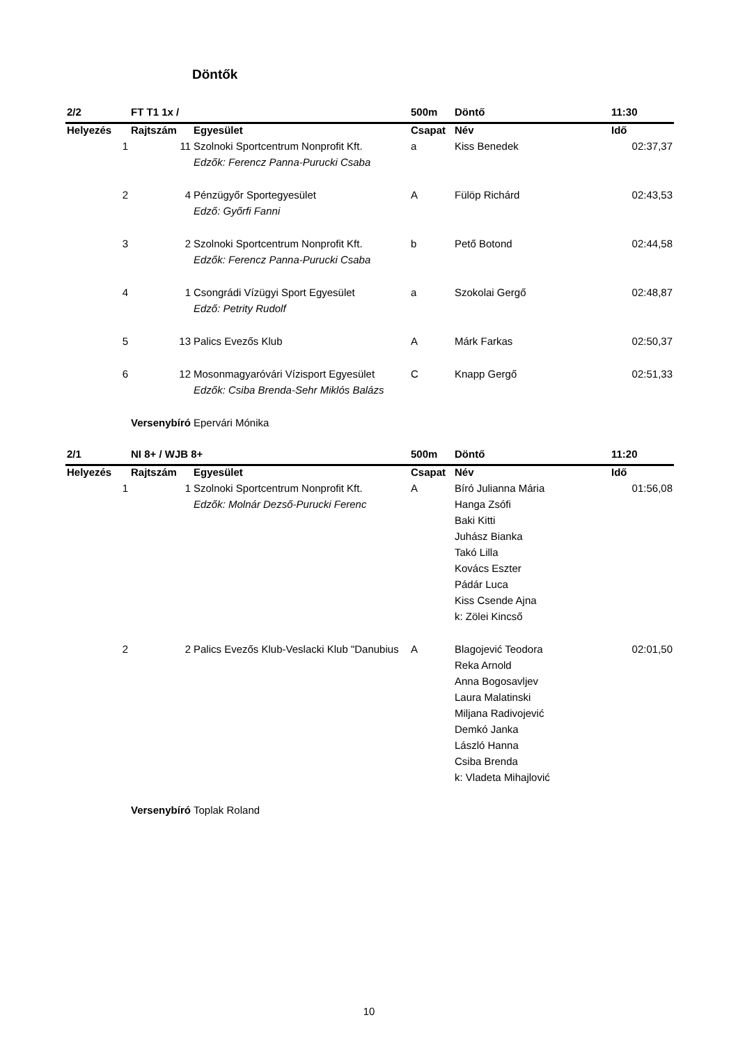Döntők
| 2/2 | FT T1 1x / | | 500m | Döntő | 11:30 |
| --- | --- | --- | --- | --- | --- |
| Helyezés | Rajtszám | Egyesület | Csapat | Név | Idő |
| 1 | 11 | Szolnoki Sportcentrum Nonprofit Kft. | a | Kiss Benedek | 02:37,37 |
| | | Edzők: Ferencz Panna-Purucki Csaba | | | |
| 2 | 4 | Pénzügyőr Sportegyesület | A | Fülöp Richárd | 02:43,53 |
| | | Edző: Győrfi Fanni | | | |
| 3 | 2 | Szolnoki Sportcentrum Nonprofit Kft. | b | Pető Botond | 02:44,58 |
| | | Edzők: Ferencz Panna-Purucki Csaba | | | |
| 4 | 1 | Csongrádi Vízügyi Sport Egyesület | a | Szokolai Gergő | 02:48,87 |
| | | Edző: Petrity Rudolf | | | |
| 5 | 13 | Palics Evezős Klub | A | Márk Farkas | 02:50,37 |
| 6 | 12 | Mosonmagyaróvári Vízisport Egyesület | C | Knapp Gergő | 02:51,33 |
| | | Edzők: Csiba Brenda-Sehr Miklós Balázs | | | |
| | Versenybíró | Epervári Mónika | | | |
| 2/1 | NI 8+ / WJB 8+ | | 500m | Döntő | 11:20 |
| --- | --- | --- | --- | --- | --- |
| Helyezés | Rajtszám | Egyesület | Csapat | Név | Idő |
| 1 | 1 | Szolnoki Sportcentrum Nonprofit Kft. | A | Bíró Julianna Mária | 01:56,08 |
| | | Edzők: Molnár Dezső-Purucki Ferenc | | Hanga Zsófi | |
| | | | | Baki Kitti | |
| | | | | Juhász Bianka | |
| | | | | Takó Lilla | |
| | | | | Kovács Eszter | |
| | | | | Pádár Luca | |
| | | | | Kiss Csende Ajna | |
| | | | | k: Zölei Kincső | |
| 2 | 2 | Palics Evezős Klub-Veslacki Klub "Danubius | A | Blagojević Teodora | 02:01,50 |
| | | | | Reka Arnold | |
| | | | | Anna Bogosavljev | |
| | | | | Laura Malatinski | |
| | | | | Miljana Radivojević | |
| | | | | Demkó Janka | |
| | | | | László Hanna | |
| | | | | Csiba Brenda | |
| | | | | k: Vladeta Mihajlović | |
| | Versenybíró | Toplak Roland | | | |
10